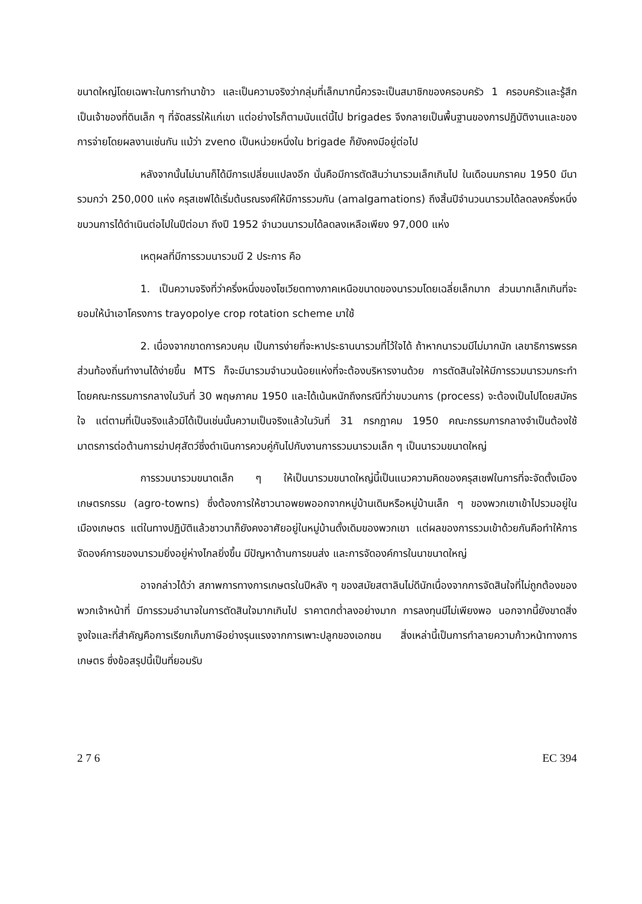ขนาดใหญ่โดยเฉพาะในการทำนาข้าว และเป็นความจริงว่ากลุ่มที่เล็กมากนี้ควรจะเป็นสมาชิกของครอบครัว 1 ครอบครัวและรู้สึกเป็นเจ้าของที่ดินเล็ก ๆ ที่จัดสรรให้แก่เขา แต่อย่างไรก็ตามนับแต่นี้ไป brigades จึงกลายเป็นพื้นฐานของการปฏิบัติงานและของการจ่ายโดยผลงานเช่นกัน แม้ว่า zveno เป็นหน่วยหนึ่งใน brigade ก็ยังคงมีอยู่ต่อไป
หลังจากนั้นไม่นานก็ได้มีการเปลี่ยนแปลงอีก นั่นคือมีการตัดสินว่านารวมเล็กเกินไป ในเดือนมกราคม 1950 มีนารวมกว่า 250,000 แห่ง ครุสเชฟได้เริ่มต้นรณรงค์ให้มีการรวมกัน (amalgamations) ถึงสิ้นปีจำนวนนารวมได้ลดลงครึ่งหนึ่ง ขบวนการได้ดำเนินต่อไปในปีต่อมา ถึงปี 1952 จำนวนนารวมได้ลดลงเหลือเพียง 97,000 แห่ง
เหตุผลที่มีการรวมนารวมมี 2 ประการ คือ
1. เป็นความจริงที่ว่าครึ่งหนึ่งของโซเวียตทางภาคเหนือขนาดของนารวมโดยเฉลี่ยเล็กมาก ส่วนมากเล็กเกินที่จะยอมให้นำเอาโครงการ trayopolye crop rotation scheme มาใช้
2. เนื่องจากขาดการควบคุม เป็นการง่ายที่จะหาประธานนารวมที่ไว้ใจได้ ถ้าหากนารวมมีไม่มากนัก เลขาธิการพรรคส่วนท้องถิ่นทำงานได้ง่ายขึ้น MTS ก็จะมีนารวมจำนวนน้อยแห่งที่จะต้องบริหารงานด้วย การตัดสินใจให้มีการรวมนารวมกระทำโดยคณะกรรมการกลางในวันที่ 30 พฤษภาคม 1950 และได้เน้นหนักถึงกรณีที่ว่าขบวนการ (process) จะต้องเป็นไปโดยสมัครใจ แต่ตามที่เป็นจริงแล้วมิได้เป็นเช่นนั้นความเป็นจริงแล้วในวันที่ 31 กรกฎาคม 1950 คณะกรรมการกลางจำเป็นต้องใช้มาตรการต่อต้านการฆ่าปศุสัตว์ซึ่งดำเนินการควบคู่กันไปกับงานการรวมนารวมเล็ก ๆ เป็นนารวมขนาดใหญ่
การรวมนารวมขนาดเล็ก ๆ ให้เป็นนารวมขนาดใหญ่นี้เป็นแนวความคิดของครุสเชฟในการที่จะจัดตั้งเมืองเกษตรกรรม (agro-towns) ซึ่งต้องการให้ชาวนาอพยพออกจากหมู่บ้านเดิมหรือหมู่บ้านเล็ก ๆ ของพวกเขาเข้าไปรวมอยู่ในเมืองเกษตร แต่ในทางปฏิบัติแล้วชาวนาก็ยังคงอาศัยอยู่ในหมู่บ้านดั้งเดิมของพวกเขา แต่ผลของการรวมเข้าด้วยกันคือทำให้การจัดองค์การของนารวมยิ่งอยู่ห่างไกลยิ่งขึ้น มีปัญหาด้านการขนส่ง และการจัดองค์การในนาขนาดใหญ่
อาจกล่าวได้ว่า สภาพการทางการเกษตรในปีหลัง ๆ ของสมัยสตาลินไม่ดีนักเนื่องจากการจัดสินใจที่ไม่ถูกต้องของพวกเจ้าหน้าที่ มีการรวมอำนาจในการตัดสินใจมากเกินไป ราคาตกต่ำลงอย่างมาก การลงทุนมีไม่เพียงพอ นอกจากนี้ยังขาดสิ่งจูงใจและที่สำคัญคือการเรียกเก็บภาษีอย่างรุนแรงจากการเพาะปลูกของเอกชน สิ่งเหล่านี้เป็นการทำลายความก้าวหน้าทางการเกษตร ซึ่งข้อสรุปนี้เป็นที่ยอมรับ
2 7 6 EC 394